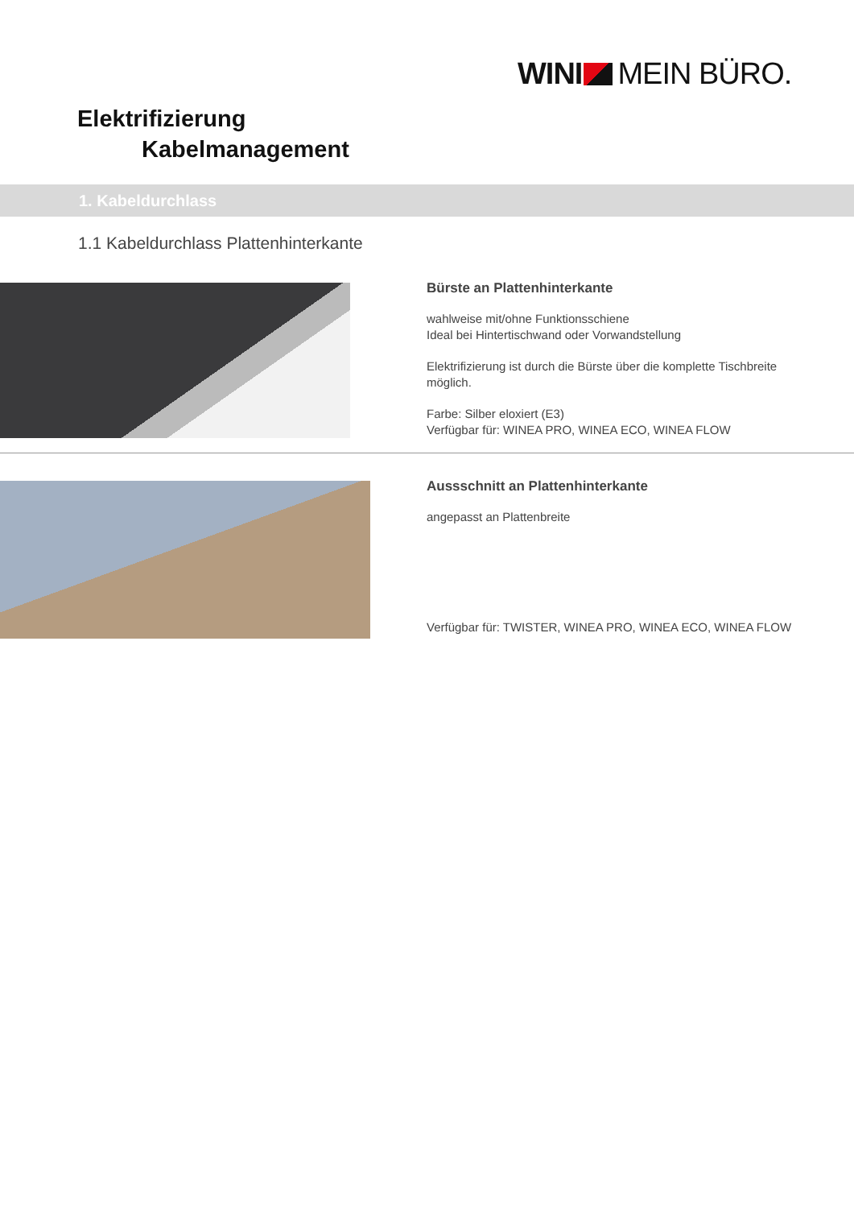WINI MEIN BÜRO.
Elektrifizierung
Kabelmanagement
1. Kabeldurchlass
1.1 Kabeldurchlass Plattenhinterkante
Bürste an Plattenhinterkante
wahlweise mit/ohne Funktionsschiene
Ideal bei Hintertischwand oder Vorwandstellung
Elektrifizierung ist durch die Bürste über die komplette Tischbreite möglich.
Farbe: Silber eloxiert (E3)
Verfügbar für: WINEA PRO, WINEA ECO, WINEA FLOW
Aussschnitt an Plattenhinterkante
angepasst an Plattenbreite
Verfügbar für: TWISTER, WINEA PRO, WINEA ECO, WINEA FLOW